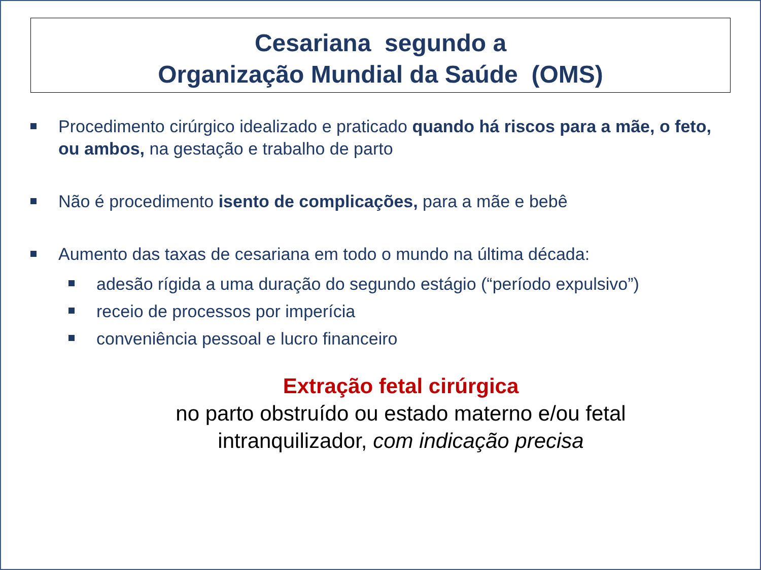Cesariana segundo a
Organização Mundial da Saúde (OMS)
Procedimento cirúrgico idealizado e praticado quando há riscos para a mãe, o feto, ou ambos, na gestação e trabalho de parto
Não é procedimento isento de complicações, para a mãe e bebê
Aumento das taxas de cesariana em todo o mundo na última década:
adesão rígida a uma duração do segundo estágio (“período expulsivo”)
receio de processos por imperícia
conveniência pessoal e lucro financeiro
Extração fetal cirúrgica
no parto obstruído ou estado materno e/ou fetal
intranquilizador, com indicação precisa